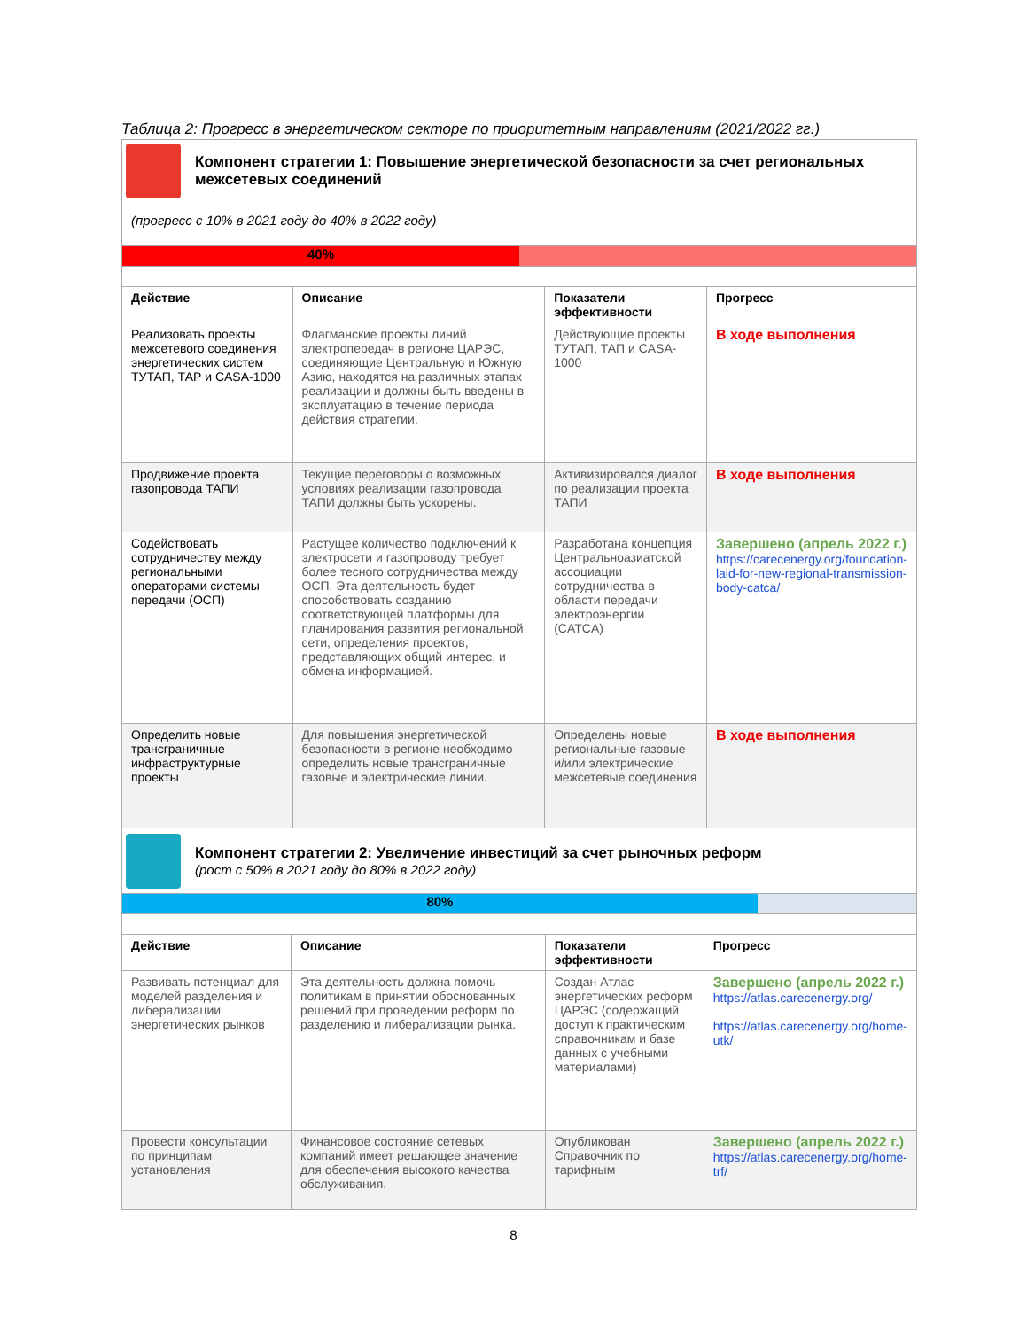Таблица 2: Прогресс в энергетическом секторе по приоритетным направлениям (2021/2022 гг.)
Компонент стратегии 1: Повышение энергетической безопасности за счет региональных межсетевых соединений
(прогресс с 10% в 2021 году до 40% в 2022 году)
40%
| Действие | Описание | Показатели эффективности | Прогресс |
| --- | --- | --- | --- |
| Реализовать проекты межсетевого соединения энергетических систем ТУТАП, ТАР и CASA-1000 | Флагманские проекты линий электропередач в регионе ЦАРЭС, соединяющие Центральную и Южную Азию, находятся на различных этапах реализации и должны быть введены в эксплуатацию в течение периода действия стратегии. | Действующие проекты ТУТАП, ТАП и CASA-1000 | В ходе выполнения |
| Продвижение проекта газопровода ТАПИ | Текущие переговоры о возможных условиях реализации газопровода ТАПИ должны быть ускорены. | Активизировался диалог по реализации проекта ТАПИ | В ходе выполнения |
| Содействовать сотрудничеству между региональными операторами системы передачи (ОСП) | Растущее количество подключений к электросети и газопроводу требует более тесного сотрудничества между ОСП. Эта деятельность будет способствовать созданию соответствующей платформы для планирования развития региональной сети, определения проектов, представляющих общий интерес, и обмена информацией. | Разработана концепция Центральноазиатской ассоциации сотрудничества в области передачи электроэнергии (CATCA) | Завершено (апрель 2022 г.) https://carecenergy.org/foundation-laid-for-new-regional-transmission-body-catca/ |
| Определить новые трансграничные инфраструктурные проекты | Для повышения энергетической безопасности в регионе необходимо определить новые трансграничные газовые и электрические линии. | Определены новые региональные газовые и/или электрические межсетевые соединения | В ходе выполнения |
Компонент стратегии 2: Увеличение инвестиций за счет рыночных реформ
(рост с 50% в 2021 году до 80% в 2022 году)
80%
| Действие | Описание | Показатели эффективности | Прогресс |
| --- | --- | --- | --- |
| Развивать потенциал для моделей разделения и либерализации энергетических рынков | Эта деятельность должна помочь политикам в принятии обоснованных решений при проведении реформ по разделению и либерализации рынка. | Создан Атлас энергетических реформ ЦАРЭС (содержащий доступ к практическим справочникам и базе данных с учебными материалами) | Завершено (апрель 2022 г.) https://atlas.carecenergy.org/ https://atlas.carecenergy.org/home-utk/ |
| Провести консультации по принципам установления | Финансовое состояние сетевых компаний имеет решающее значение для обеспечения высокого качества обслуживания. | Опубликован Справочник по тарифным | Завершено (апрель 2022 г.) https://atlas.carecenergy.org/home-trf/ |
8